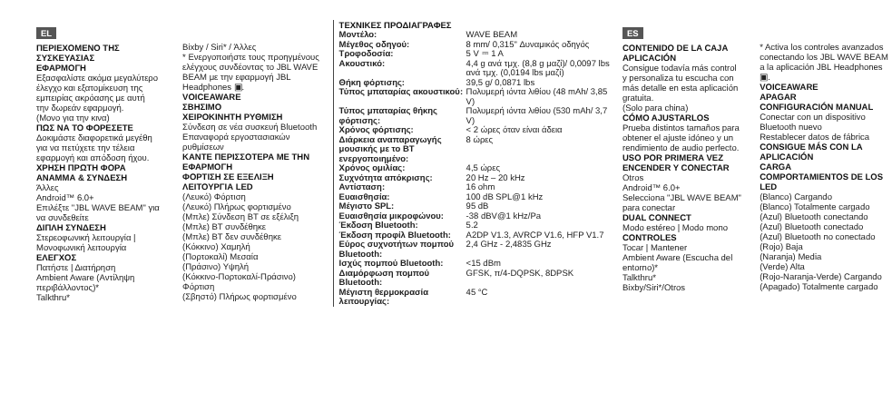EL
ΠΕΡΙΕΧΟΜΕΝΟ ΤΗΣ ΣΥΣΚΕΥΑΣΙΑΣ
ΕΦΑΡΜΟΓΗ
Εξασφαλίστε ακόμα μεγαλύτερο έλεγχο και εξατομίκευση της εμπειρίας ακρόασης με αυτή την δωρεάν εφαρμογή.
(Μονο για την κινα)
ΠΩΣ ΝΑ ΤΟ ΦΟΡΕΣΕΤΕ
Δοκιμάστε διαφορετικά μεγέθη για να πετύχετε την τέλεια εφαρμογή και απόδοση ήχου.
ΧΡΗΣΗ ΠΡΩΤΗ ΦΟΡΑ
ΑΝΑΜΜΑ & ΣΥΝΔΕΣΗ
Άλλες
Android™ 6.0+
Επιλέξτε "JBL WAVE BEAM" για να συνδεθείτε
ΔΙΠΛΗ ΣΥΝΔΕΣΗ
Στερεοφωνική λειτουργία | Μονοφωνική λειτουργία
ΕΛΕΓΧΟΣ
Πατήστε | Διατήρηση
Ambient Aware (Αντίληψη περιβάλλοντος)*
Talkthru*
Bixby / Siri* / Άλλες
* Ενεργοποιήστε τους προηγμένους ελέγχους συνδέοντας το JBL WAVE BEAM με την εφαρμογή JBL Headphones ▣.
VOICEAWARE
ΣΒΗΣΙΜΟ
ΧΕΙΡΟΚΙΝΗΤΗ ΡΥΘΜΙΣΗ
Σύνδεση σε νέα συσκευή Bluetooth
Επαναφορά εργοστασιακών ρυθμίσεων
ΚΑΝΤΕ ΠΕΡΙΣΣΟΤΕΡΑ ΜΕ ΤΗΝ ΕΦΑΡΜΟΓΗ
ΦΟΡΤΙΣΗ ΣΕ ΕΞΕΛΙΞΗ
ΛΕΙΤΟΥΡΓΙΑ LED
(Λευκό) Φόρτιση
(Λευκό) Πλήρως φορτισμένο
(Μπλε) Σύνδεση BT σε εξέλιξη
(Μπλε) BT συνδέθηκε
(Μπλε) BT δεν συνδέθηκε
(Κόκκινο) Χαμηλή
(Πορτοκαλί) Μεσαία
(Πράσινο) Υψηλή
(Κόκκινο-Πορτοκαλί-Πράσινο) Φόρτιση
(Σβηστό) Πλήρως φορτισμένο
ΤΕΧΝΙΚΕΣ ΠΡΟΔΙΑΓΡΑΦΕΣ
| Μοντέλο: | WAVE BEAM |
| Μέγεθος οδηγού: | 8 mm/ 0,315" Δυναμικός οδηγός |
| Τροφοδοσία: | 5 V ⎓ 1 A |
| Ακουστικό: | 4,4 g ανά τμχ. (8,8 g μαζί)/ 0,0097 lbs ανά τμχ. (0,0194 lbs μαζί) |
| Θήκη φόρτισης: | 39,5 g/ 0,0871 lbs |
| Τύπος μπαταρίας ακουστικού: | Πολυμερή ιόντα λιθίου (48 mAh/ 3,85 V) |
| Τύπος μπαταρίας θήκης φόρτισης: | Πολυμερή ιόντα λιθίου (530 mAh/ 3,7 V) |
| Χρόνος φόρτισης: | < 2 ώρες όταν είναι άδεια |
| Διάρκεια αναπαραγωγής μουσικής με το BT ενεργοποιημένο: | 8 ώρες |
| Χρόνος ομιλίας: | 4,5 ώρες |
| Συχνότητα απόκρισης: | 20 Hz – 20 kHz |
| Αντίσταση: | 16 ohm |
| Ευαισθησία: | 100 dB SPL@1 kHz |
| Μέγιστο SPL: | 95 dB |
| Ευαισθησία μικροφώνου: | -38 dBV@1 kHz/Pa |
| Έκδοση Bluetooth: | 5.2 |
| Έκδοση προφίλ Bluetooth: | A2DP V1.3, AVRCP V1.6, HFP V1.7 |
| Εύρος συχνοτήτων πομπού Bluetooth: | 2,4 GHz - 2,4835 GHz |
| Ισχύς πομπού Bluetooth: | <15 dBm |
| Διαμόρφωση πομπού Bluetooth: | GFSK, π/4-DQPSK, 8DPSK |
| Μέγιστη θερμοκρασία λειτουργίας: | 45 °C |
ES
CONTENIDO DE LA CAJA
APLICACIÓN
Consigue todavía más control y personaliza tu escucha con más detalle en esta aplicación gratuita.
(Solo para china)
CÓMO AJUSTARLOS
Prueba distintos tamaños para obtener el ajuste idóneo y un rendimiento de audio perfecto.
USO POR PRIMERA VEZ
ENCENDER Y CONECTAR
Otros
Android™ 6.0+
Selecciona "JBL WAVE BEAM" para conectar
DUAL CONNECT
Modo estéreo | Modo mono
CONTROLES
Tocar | Mantener
Ambient Aware (Escucha del entorno)*
Talkthru*
Bixby/Siri*/Otros
* Activa los controles avanzados conectando los JBL WAVE BEAM a la aplicación JBL Headphones ▣.
VOICEAWARE
APAGAR
CONFIGURACIÓN MANUAL
Conectar con un dispositivo Bluetooth nuevo
Restablecer datos de fábrica
CONSIGUE MÁS CON LA APLICACIÓN
CARGA
COMPORTAMIENTOS DE LOS LED
(Blanco) Cargando
(Blanco) Totalmente cargado
(Azul) Bluetooth conectando
(Azul) Bluetooth conectado
(Azul) Bluetooth no conectado
(Rojo) Baja
(Naranja) Media
(Verde) Alta
(Rojo-Naranja-Verde) Cargando
(Apagado) Totalmente cargado